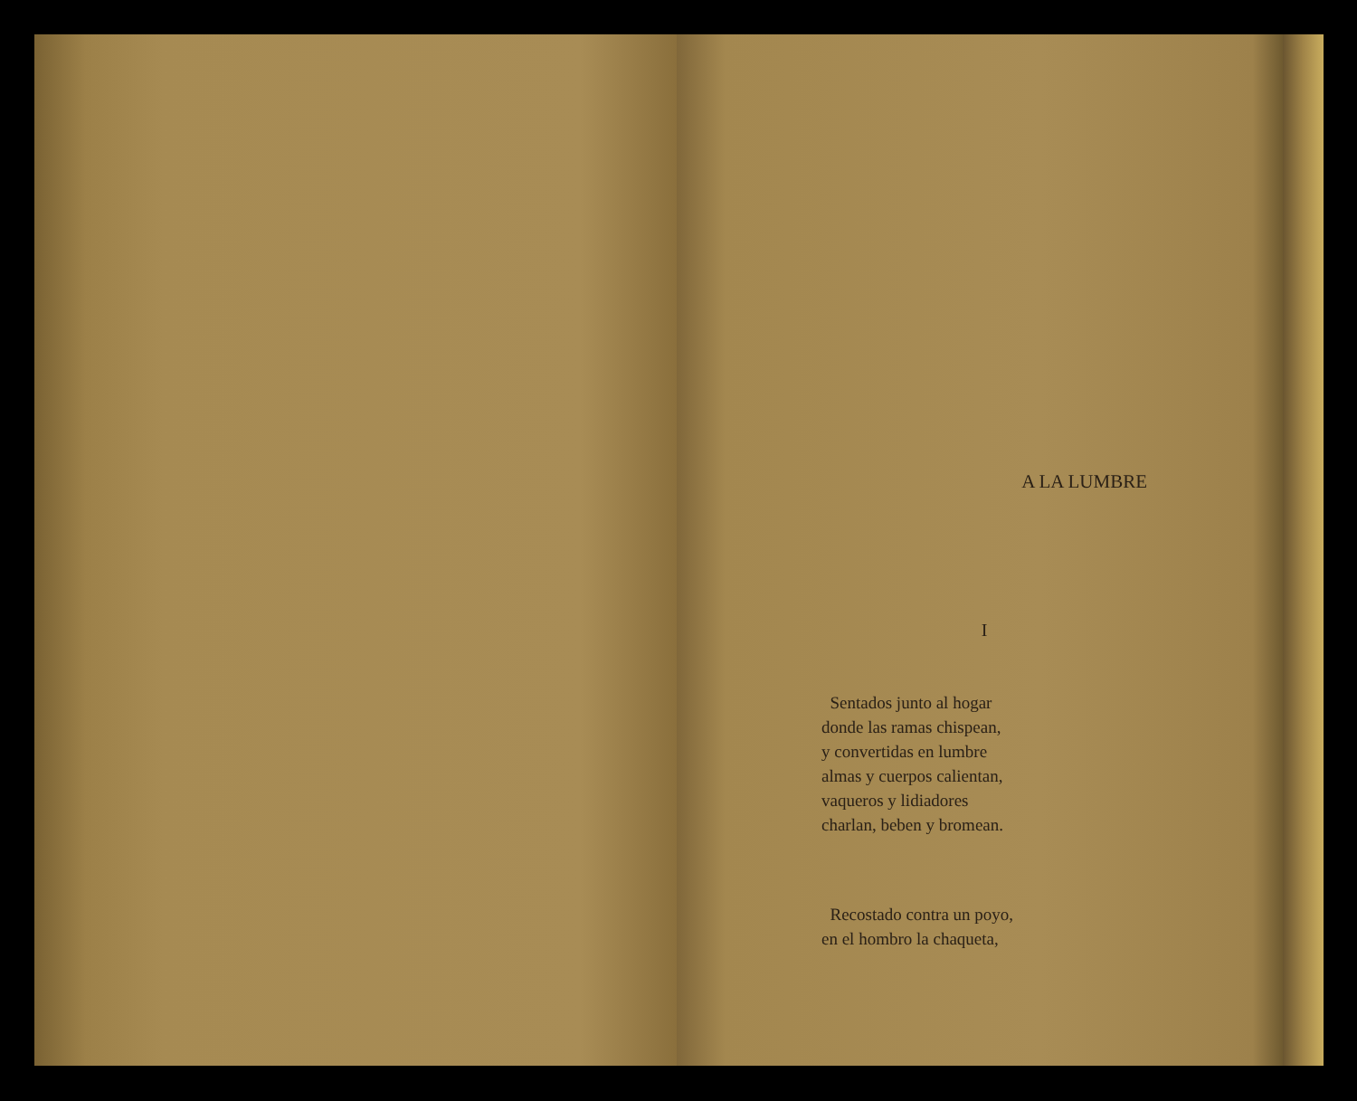A LA LUMBRE
I
Sentados junto al hogar
donde las ramas chispean,
y convertidas en lumbre
almas y cuerpos calientan,
vaqueros y lidiadores
charlan, beben y bromean.
Recostado contra un poyo,
en el hombro la chaqueta,